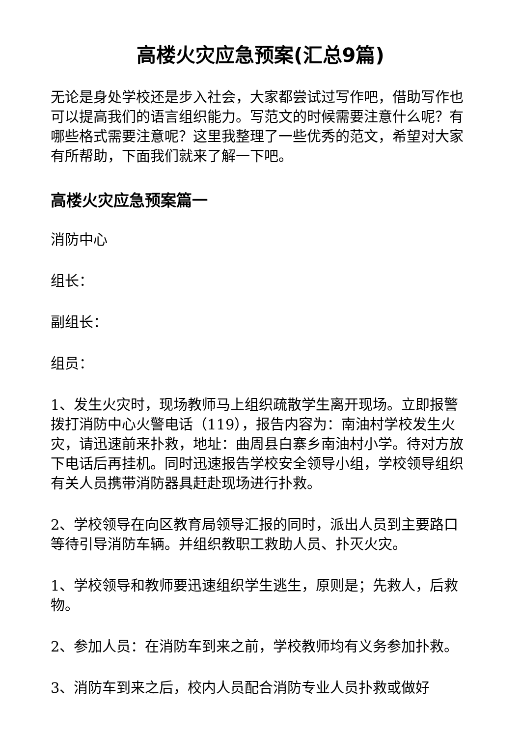高楼火灾应急预案(汇总9篇)
无论是身处学校还是步入社会，大家都尝试过写作吧，借助写作也可以提高我们的语言组织能力。写范文的时候需要注意什么呢？有哪些格式需要注意呢？这里我整理了一些优秀的范文，希望对大家有所帮助，下面我们就来了解一下吧。
高楼火灾应急预案篇一
消防中心
组长：
副组长：
组员：
1、发生火灾时，现场教师马上组织疏散学生离开现场。立即报警拨打消防中心火警电话（119），报告内容为：南油村学校发生火灾，请迅速前来扑救，地址：曲周县白寨乡南油村小学。待对方放下电话后再挂机。同时迅速报告学校安全领导小组，学校领导组织有关人员携带消防器具赶赴现场进行扑救。
2、学校领导在向区教育局领导汇报的同时，派出人员到主要路口等待引导消防车辆。并组织教职工救助人员、扑灭火灾。
1、学校领导和教师要迅速组织学生逃生，原则是；先救人，后救物。
2、参加人员：在消防车到来之前，学校教师均有义务参加扑救。
3、消防车到来之后，校内人员配合消防专业人员扑救或做好